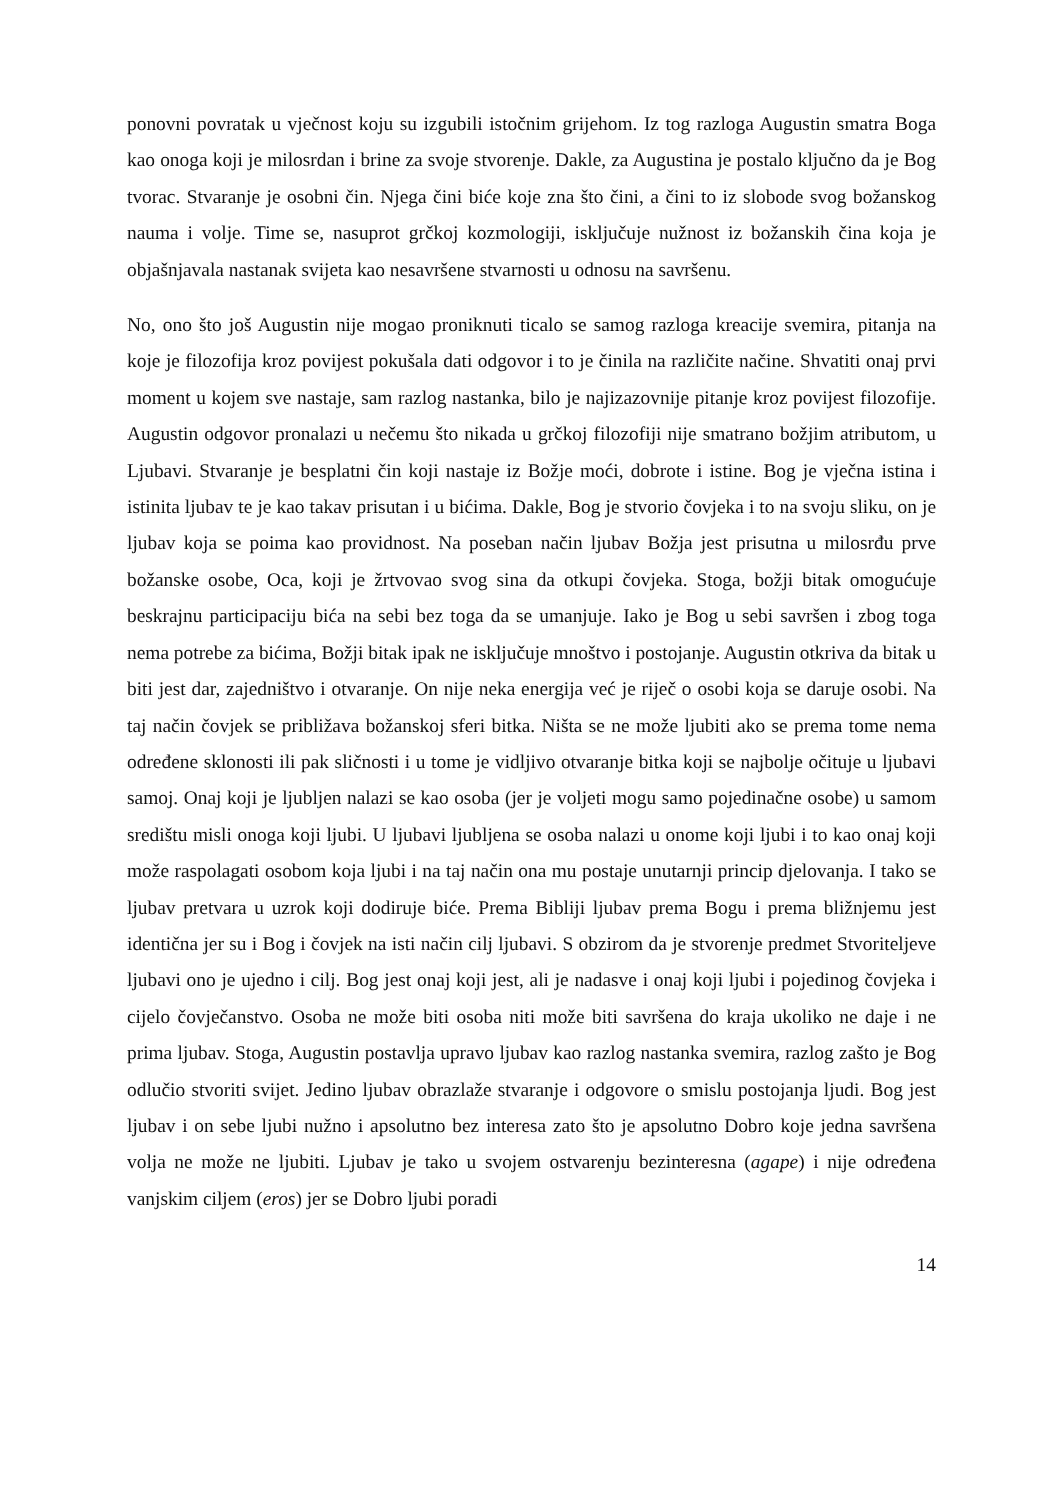ponovni povratak u vječnost koju su izgubili istočnim grijehom. Iz tog razloga Augustin smatra Boga kao onoga koji je milosrdan i brine za svoje stvorenje. Dakle, za Augustina je postalo ključno da je Bog tvorac. Stvaranje je osobni čin. Njega čini biće koje zna što čini, a čini to iz slobode svog božanskog nauma i volje. Time se, nasuprot grčkoj kozmologiji, isključuje nužnost iz božanskih čina koja je objašnjavala nastanak svijeta kao nesavršene stvarnosti u odnosu na savršenu.
No, ono što još Augustin nije mogao proniknuti ticalo se samog razloga kreacije svemira, pitanja na koje je filozofija kroz povijest pokušala dati odgovor i to je činila na različite načine. Shvatiti onaj prvi moment u kojem sve nastaje, sam razlog nastanka, bilo je najizazovnije pitanje kroz povijest filozofije. Augustin odgovor pronalazi u nečemu što nikada u grčkoj filozofiji nije smatrano božjim atributom, u Ljubavi. Stvaranje je besplatni čin koji nastaje iz Božje moći, dobrote i istine. Bog je vječna istina i istinita ljubav te je kao takav prisutan i u bićima. Dakle, Bog je stvorio čovjeka i to na svoju sliku, on je ljubav koja se poima kao providnost. Na poseban način ljubav Božja jest prisutna u milosrđu prve božanske osobe, Oca, koji je žrtvovao svog sina da otkupi čovjeka. Stoga, božji bitak omogućuje beskrajnu participaciju bića na sebi bez toga da se umanjuje. Iako je Bog u sebi savršen i zbog toga nema potrebe za bićima, Božji bitak ipak ne isključuje mnoštvo i postojanje. Augustin otkriva da bitak u biti jest dar, zajedništvo i otvaranje. On nije neka energija već je riječ o osobi koja se daruje osobi. Na taj način čovjek se približava božanskoj sferi bitka. Ništa se ne može ljubiti ako se prema tome nema određene sklonosti ili pak sličnosti i u tome je vidljivo otvaranje bitka koji se najbolje očituje u ljubavi samoj. Onaj koji je ljubljen nalazi se kao osoba (jer je voljeti mogu samo pojedinačne osobe) u samom središtu misli onoga koji ljubi. U ljubavi ljubljena se osoba nalazi u onome koji ljubi i to kao onaj koji može raspolagati osobom koja ljubi i na taj način ona mu postaje unutarnji princip djelovanja. I tako se ljubav pretvara u uzrok koji dodiruje biće. Prema Bibliji ljubav prema Bogu i prema bližnjemu jest identična jer su i Bog i čovjek na isti način cilj ljubavi. S obzirom da je stvorenje predmet Stvoriteljeve ljubavi ono je ujedno i cilj. Bog jest onaj koji jest, ali je nadasve i onaj koji ljubi i pojedinog čovjeka i cijelo čovječanstvo. Osoba ne može biti osoba niti može biti savršena do kraja ukoliko ne daje i ne prima ljubav. Stoga, Augustin postavlja upravo ljubav kao razlog nastanka svemira, razlog zašto je Bog odlučio stvoriti svijet. Jedino ljubav obrazlaže stvaranje i odgovore o smislu postojanja ljudi. Bog jest ljubav i on sebe ljubi nužno i apsolutno bez interesa zato što je apsolutno Dobro koje jedna savršena volja ne može ne ljubiti. Ljubav je tako u svojem ostvarenju bezinteresna (agape) i nije određena vanjskim ciljem (eros) jer se Dobro ljubi poradi
14